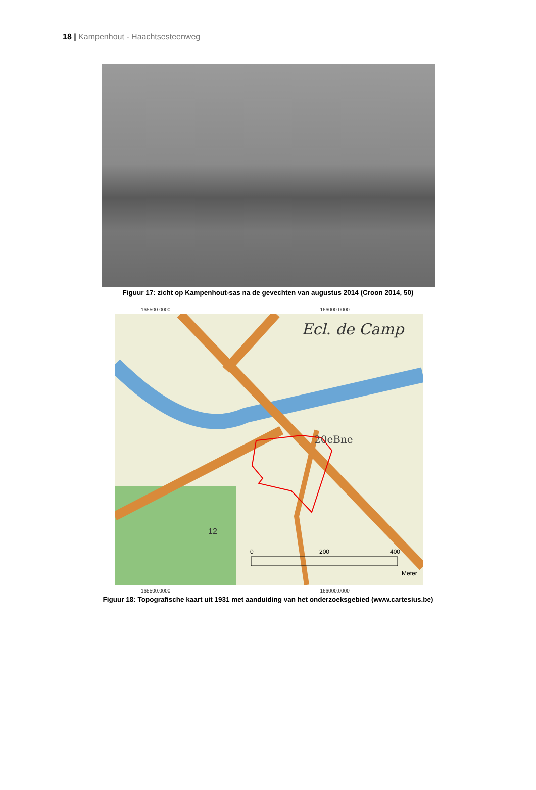18 | Kampenhout - Haachtsesteenweg
Figuur 17: zicht op Kampenhout-sas na de gevechten van augustus 2014 (Croon 2014, 50)
165500.0000 166000.0000
20eBne
Ecl. de Camp
12
0
200
400
Meter
165500.0000 166000.0000
Figuur 18: Topografische kaart uit 1931 met aanduiding van het onderzoeksgebied (www.cartesius.be)